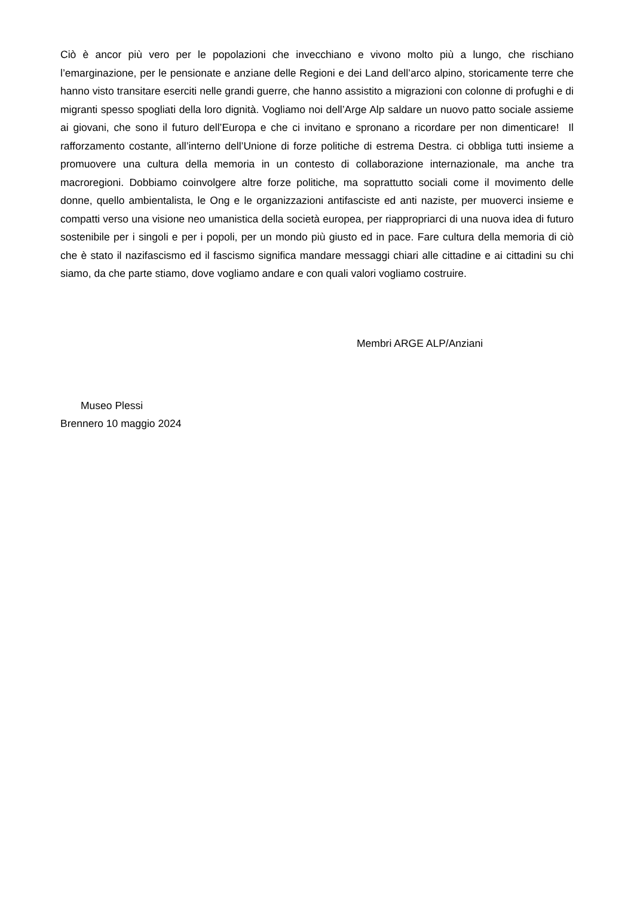Ciò è ancor più vero per le popolazioni che invecchiano e vivono molto più a lungo, che rischiano l’emarginazione, per le pensionate e anziane delle Regioni e dei Land dell’arco alpino, storicamente terre che hanno visto transitare eserciti nelle grandi guerre, che hanno assistito a migrazioni con colonne di profughi e di migranti spesso spogliati della loro dignità. Vogliamo noi dell’Arge Alp saldare un nuovo patto sociale assieme ai giovani, che sono il futuro dell’Europa e che ci invitano e spronano a ricordare per non dimenticare! Il rafforzamento costante, all’interno dell’Unione di forze politiche di estrema Destra. ci obbliga tutti insieme a promuovere una cultura della memoria in un contesto di collaborazione internazionale, ma anche tra macroregioni. Dobbiamo coinvolgere altre forze politiche, ma soprattutto sociali come il movimento delle donne, quello ambientalista, le Ong e le organizzazioni antifasciste ed anti naziste, per muoverci insieme e compatti verso una visione neo umanistica della società europea, per riappropriarci di una nuova idea di futuro sostenibile per i singoli e per i popoli, per un mondo più giusto ed in pace. Fare cultura della memoria di ciò che è stato il nazifascismo ed il fascismo significa mandare messaggi chiari alle cittadine e ai cittadini su chi siamo, da che parte stiamo, dove vogliamo andare e con quali valori vogliamo costruire.
Membri ARGE ALP/Anziani
Museo Plessi
Brennero 10 maggio 2024